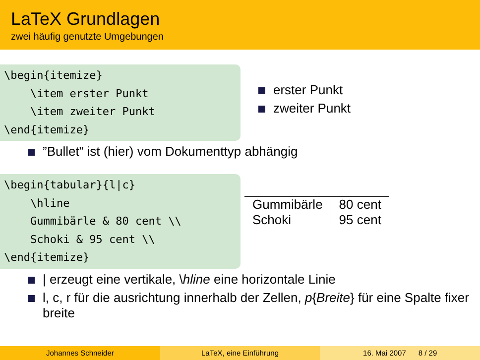LaTeX Grundlagen
zwei häufig genutzte Umgebungen
\begin{itemize} \item erster Punkt \item zweiter Punkt \end{itemize}
erster Punkt
zweiter Punkt
”Bullet” ist (hier) vom Dokumenttyp abhängig
\begin{tabular}{l|c} \hline Gummibärle & 80 cent \\ Schoki & 95 cent \\ \end{itemize}
| Gummibärle | 80 cent |
| Schoki | 95 cent |
| erzeugt eine vertikale, \hline eine horizontale Linie
l, c, r für die ausrichtung innerhalb der Zellen, p{Breite} für eine Spalte fixer breite
Johannes Schneider LaTeX, eine Einführung 16. Mai 2007 8 / 29